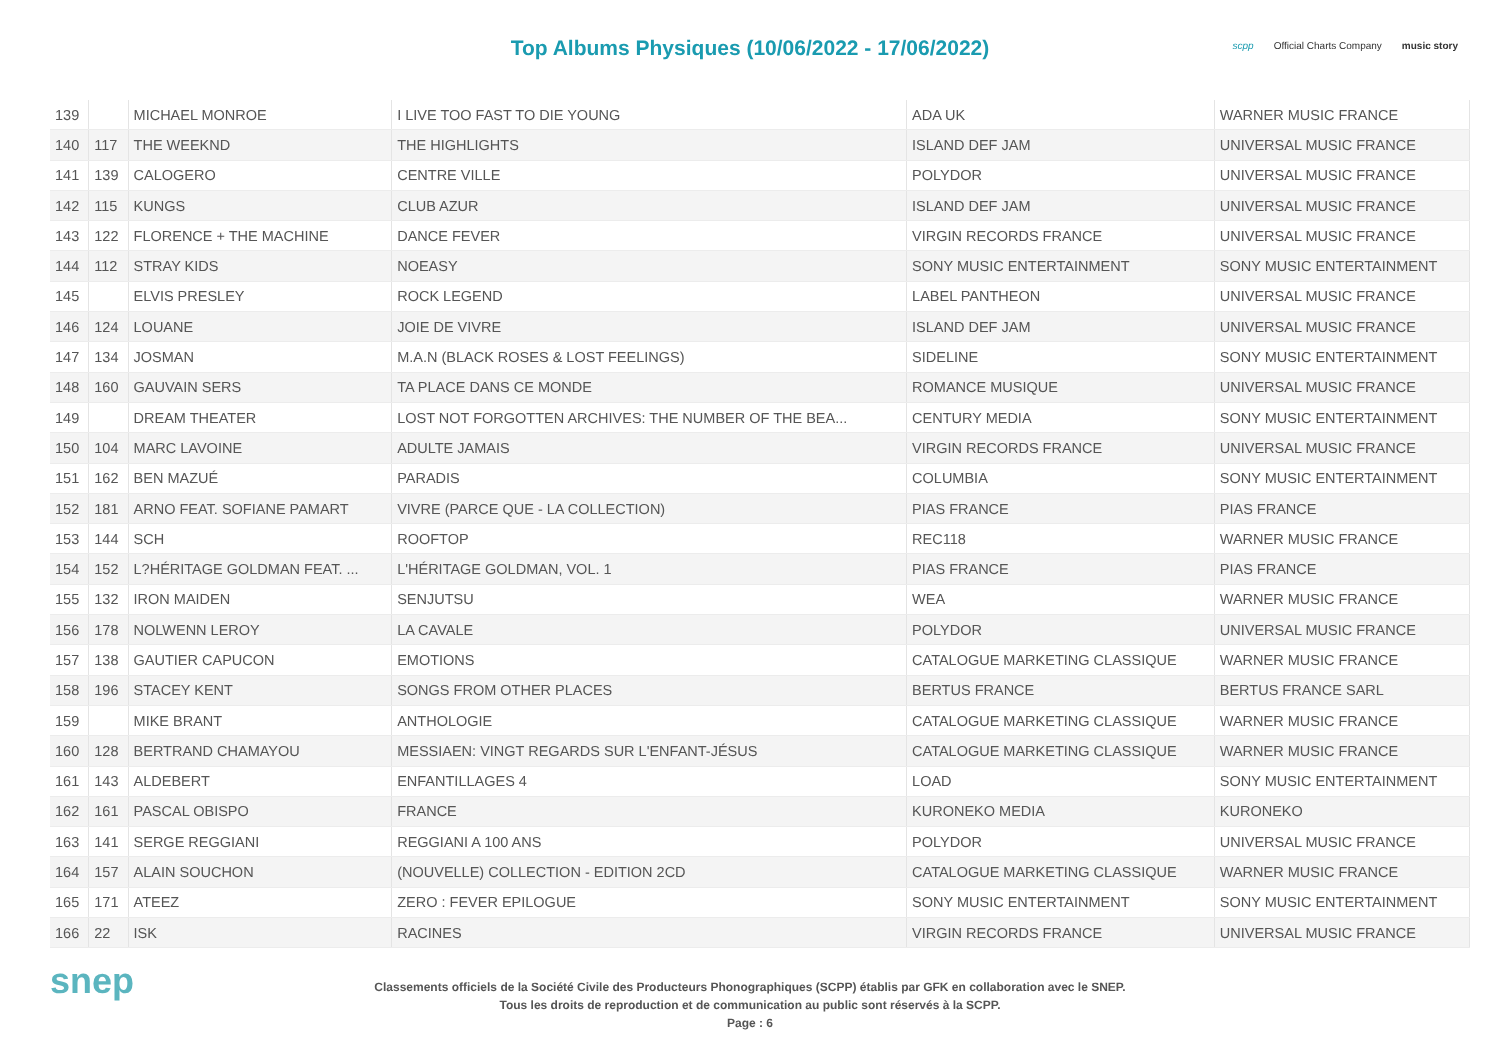Top Albums Physiques (10/06/2022 - 17/06/2022)
scpp Official Charts Company music story
| 139 | | MICHAEL MONROE | I LIVE TOO FAST TO DIE YOUNG | ADA UK | WARNER MUSIC FRANCE |
| 140 | 117 | THE WEEKND | THE HIGHLIGHTS | ISLAND DEF JAM | UNIVERSAL MUSIC FRANCE |
| 141 | 139 | CALOGERO | CENTRE VILLE | POLYDOR | UNIVERSAL MUSIC FRANCE |
| 142 | 115 | KUNGS | CLUB AZUR | ISLAND DEF JAM | UNIVERSAL MUSIC FRANCE |
| 143 | 122 | FLORENCE + THE MACHINE | DANCE FEVER | VIRGIN RECORDS FRANCE | UNIVERSAL MUSIC FRANCE |
| 144 | 112 | STRAY KIDS | NOEASY | SONY MUSIC ENTERTAINMENT | SONY MUSIC ENTERTAINMENT |
| 145 | | ELVIS PRESLEY | ROCK LEGEND | LABEL PANTHEON | UNIVERSAL MUSIC FRANCE |
| 146 | 124 | LOUANE | JOIE DE VIVRE | ISLAND DEF JAM | UNIVERSAL MUSIC FRANCE |
| 147 | 134 | JOSMAN | M.A.N (BLACK ROSES & LOST FEELINGS) | SIDELINE | SONY MUSIC ENTERTAINMENT |
| 148 | 160 | GAUVAIN SERS | TA PLACE DANS CE MONDE | ROMANCE MUSIQUE | UNIVERSAL MUSIC FRANCE |
| 149 | | DREAM THEATER | LOST NOT FORGOTTEN ARCHIVES: THE NUMBER OF THE BEA... | CENTURY MEDIA | SONY MUSIC ENTERTAINMENT |
| 150 | 104 | MARC LAVOINE | ADULTE JAMAIS | VIRGIN RECORDS FRANCE | UNIVERSAL MUSIC FRANCE |
| 151 | 162 | BEN MAZUÉ | PARADIS | COLUMBIA | SONY MUSIC ENTERTAINMENT |
| 152 | 181 | ARNO FEAT. SOFIANE PAMART | VIVRE (PARCE QUE - LA COLLECTION) | PIAS FRANCE | PIAS FRANCE |
| 153 | 144 | SCH | ROOFTOP | REC118 | WARNER MUSIC FRANCE |
| 154 | 152 | L?HÉRITAGE GOLDMAN FEAT. ... | L'HÉRITAGE GOLDMAN, VOL. 1 | PIAS FRANCE | PIAS FRANCE |
| 155 | 132 | IRON MAIDEN | SENJUTSU | WEA | WARNER MUSIC FRANCE |
| 156 | 178 | NOLWENN LEROY | LA CAVALE | POLYDOR | UNIVERSAL MUSIC FRANCE |
| 157 | 138 | GAUTIER CAPUCON | EMOTIONS | CATALOGUE MARKETING CLASSIQUE | WARNER MUSIC FRANCE |
| 158 | 196 | STACEY KENT | SONGS FROM OTHER PLACES | BERTUS FRANCE | BERTUS FRANCE SARL |
| 159 | | MIKE BRANT | ANTHOLOGIE | CATALOGUE MARKETING CLASSIQUE | WARNER MUSIC FRANCE |
| 160 | 128 | BERTRAND CHAMAYOU | MESSIAEN: VINGT REGARDS SUR L'ENFANT-JÉSUS | CATALOGUE MARKETING CLASSIQUE | WARNER MUSIC FRANCE |
| 161 | 143 | ALDEBERT | ENFANTILLAGES 4 | LOAD | SONY MUSIC ENTERTAINMENT |
| 162 | 161 | PASCAL OBISPO | FRANCE | KURONEKO MEDIA | KURONEKO |
| 163 | 141 | SERGE REGGIANI | REGGIANI A 100 ANS | POLYDOR | UNIVERSAL MUSIC FRANCE |
| 164 | 157 | ALAIN SOUCHON | (NOUVELLE) COLLECTION - EDITION 2CD | CATALOGUE MARKETING CLASSIQUE | WARNER MUSIC FRANCE |
| 165 | 171 | ATEEZ | ZERO : FEVER EPILOGUE | SONY MUSIC ENTERTAINMENT | SONY MUSIC ENTERTAINMENT |
| 166 | 22 | ISK | RACINES | VIRGIN RECORDS FRANCE | UNIVERSAL MUSIC FRANCE |
snep
Classements officiels de la Société Civile des Producteurs Phonographiques (SCPP) établis par GFK en collaboration avec le SNEP.
Tous les droits de reproduction et de communication au public sont réservés à la SCPP.
Page : 6